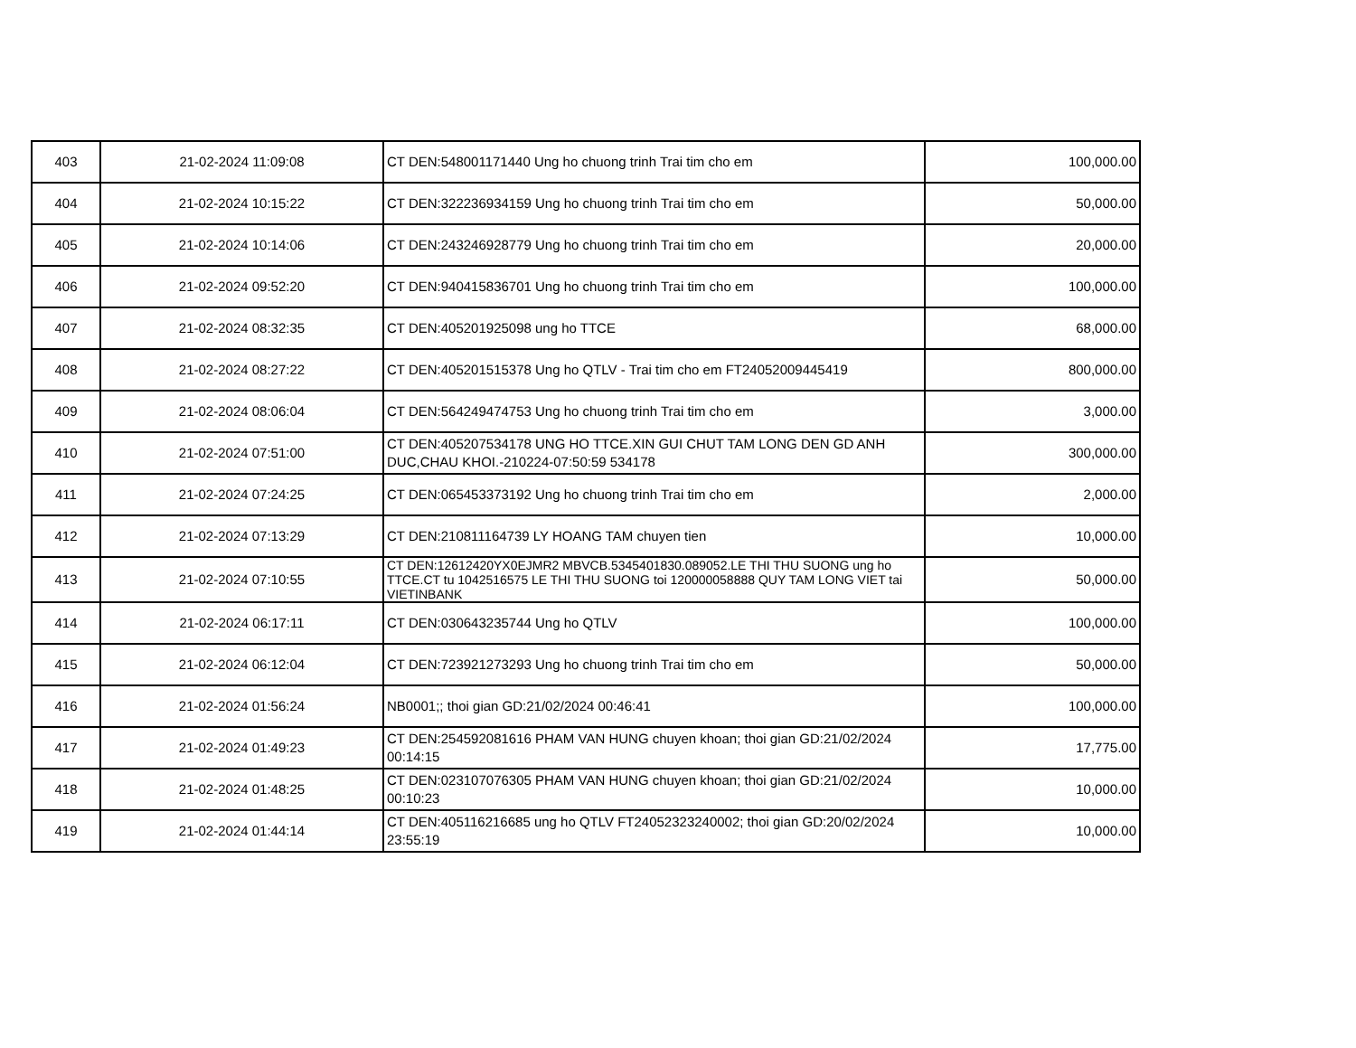| 403 | 21-02-2024 11:09:08 | CT DEN:548001171440 Ung ho chuong trinh Trai tim cho em | 100,000.00 |
| 404 | 21-02-2024 10:15:22 | CT DEN:322236934159 Ung ho chuong trinh Trai tim cho em | 50,000.00 |
| 405 | 21-02-2024 10:14:06 | CT DEN:243246928779 Ung ho chuong trinh Trai tim cho em | 20,000.00 |
| 406 | 21-02-2024 09:52:20 | CT DEN:940415836701 Ung ho chuong trinh Trai tim cho em | 100,000.00 |
| 407 | 21-02-2024 08:32:35 | CT DEN:405201925098 ung ho TTCE | 68,000.00 |
| 408 | 21-02-2024 08:27:22 | CT DEN:405201515378 Ung ho QTLV - Trai tim cho em FT24052009445419 | 800,000.00 |
| 409 | 21-02-2024 08:06:04 | CT DEN:564249474753 Ung ho chuong trinh Trai tim cho em | 3,000.00 |
| 410 | 21-02-2024 07:51:00 | CT DEN:405207534178 UNG HO TTCE.XIN GUI CHUT TAM LONG DEN GD ANH DUC,CHAU KHOI.-210224-07:50:59 534178 | 300,000.00 |
| 411 | 21-02-2024 07:24:25 | CT DEN:065453373192 Ung ho chuong trinh Trai tim cho em | 2,000.00 |
| 412 | 21-02-2024 07:13:29 | CT DEN:210811164739 LY HOANG TAM chuyen tien | 10,000.00 |
| 413 | 21-02-2024 07:10:55 | CT DEN:12612420YX0EJMR2 MBVCB.5345401830.089052.LE THI THU SUONG ung ho TTCE.CT tu 1042516575 LE THI THU SUONG toi 120000058888 QUY TAM LONG VIET tai VIETINBANK | 50,000.00 |
| 414 | 21-02-2024 06:17:11 | CT DEN:030643235744 Ung ho QTLV | 100,000.00 |
| 415 | 21-02-2024 06:12:04 | CT DEN:723921273293 Ung ho chuong trinh Trai tim cho em | 50,000.00 |
| 416 | 21-02-2024 01:56:24 | NB0001;; thoi gian GD:21/02/2024 00:46:41 | 100,000.00 |
| 417 | 21-02-2024 01:49:23 | CT DEN:254592081616 PHAM VAN HUNG chuyen khoan; thoi gian GD:21/02/2024 00:14:15 | 17,775.00 |
| 418 | 21-02-2024 01:48:25 | CT DEN:023107076305 PHAM VAN HUNG chuyen khoan; thoi gian GD:21/02/2024 00:10:23 | 10,000.00 |
| 419 | 21-02-2024 01:44:14 | CT DEN:405116216685 ung ho QTLV FT24052323240002; thoi gian GD:20/02/2024 23:55:19 | 10,000.00 |